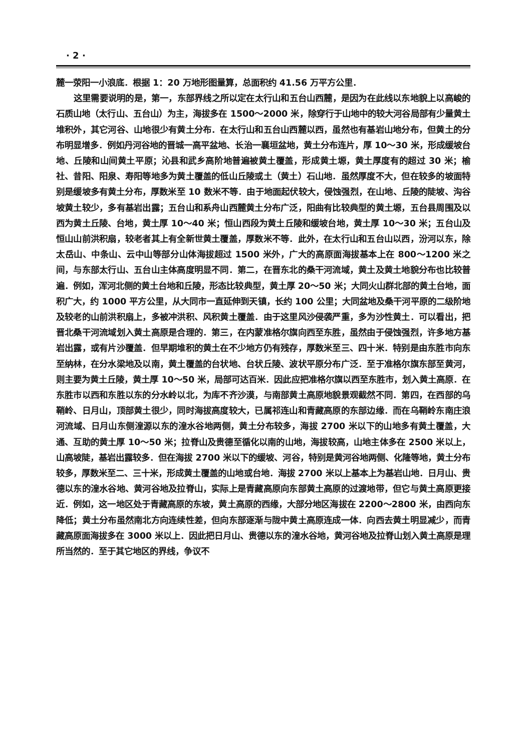· 2 ·
麓一荥阳一小浪底．根据 1：20 万地形图量算，总面积约 41.56 万平方公里．
这里需要说明的是，第一，东部界线之所以定在太行山和五台山西麓，是因为在此线以东地貌上以高峻的石质山地（太行山、五台山）为主，海拔多在 1500～2000 米，除穿行于山地中的较大河谷局部有少量黄土堆积外，其它河谷、山地很少有黄土分布．在太行山和五台山西麓以西，虽然也有基岩山地分布，但黄土的分布明显增多．例如丹河谷地的晋城一高平盆地、长治一襄垣盆地，黄土分布连片，厚 10～30 米，形成缓坡台地、丘陵和山间黄土平原；沁县和武乡高阶地普遍被黄土覆盖，形成黄土塬，黄土厚度有的超过 30 米；榆社、昔阳、阳泉、寿阳等地多为黄土覆盖的低山丘陵或土（黄土）石山地．虽然厚度不大，但在较多的坡面特别是缓坡多有黄土分布，厚数米至 10 数米不等．由于地面起伏较大，侵蚀强烈，在山地、丘陵的陡坡、沟谷坡黄土较少，多有基岩出露；五台山和系舟山西麓黄土分布广泛，阳曲有比较典型的黄土塬，五台县周围及以西为黄土丘陵、台地，黄土厚 10～40 米；恒山西段为黄土丘陵和缓坡台地，黄土厚 10～30 米；五台山及恒山山前洪积扇，较老者其上有全新世黄土覆盖，厚数米不等．此外，在太行山和五台山以西，汾河以东，除太岳山、中条山、云中山等部分山体海拔超过 1500 米外，广大的高原面海拔基本上在 800～1200 米之间，与东部太行山、五台山主体高度明显不同．第二，在晋东北的桑干河流域，黄土及黄土地貌分布也比较普遍．例如，浑河北侧的黄土台地和丘陵，形态比较典型，黄土厚 20～50 米；大同火山群北部的黄土台地，面积广大，约 1000 平方公里，从大同市一直延伸到天镇，长约 100 公里；大同盆地及桑干河平原的二级阶地及较老的山前洪积扇上，多被冲洪积、风积黄土覆盖．由于这里风沙侵袭严重，多为沙性黄土．可以看出，把晋北桑干河流域划入黄土高原是合理的．第三，在内蒙准格尔旗向西至东胜，虽然由于侵蚀强烈，许多地方基岩出露，或有片沙覆盖．但早期堆积的黄土在不少地方仍有残存，厚数米至三、四十米．特别是由东胜市向东至纳林，在分水梁地及以南，黄土覆盖的台状地、台状丘陵、波状平原分布广泛．至于准格尔旗东部至黄河，则主要为黄土丘陵，黄土厚 10～50 米，局部可达百米．因此应把准格尔旗以西至东胜市，划入黄土高原．在东胜市以西和东胜以东的分水岭以北，为库不齐沙漠，与南部黄土高原地貌景观截然不同．第四，在西部的乌鞘岭、日月山，顶部黄土很少，同时海拔高度较大，已属祁连山和青藏高原的东部边缘．而在乌鞘岭东南庄浪河流域、日月山东侧湟源以东的湟水谷地两侧，黄土分布较多，海拔 2700 米以下的山地多有黄土覆盖，大通、互助的黄土厚 10～50 米；拉脊山及贵德至循化以南的山地，海拔较高，山地主体多在 2500 米以上，山高坡陡，基岩出露较多．但在海拔 2700 米以下的缓坡、河谷，特别是黄河谷地两侧、化隆等地，黄土分布较多，厚数米至二、三十米，形成黄土覆盖的山地或台地．海拔 2700 米以上基本上为基岩山地．日月山、贵德以东的湟水谷地、黄河谷地及拉脊山，实际上是青藏高原向东部黄土高原的过渡地带，但它与黄土高原更接近．例如，这一地区处于青藏高原的东坡，黄土高原的西缘，大部分地区海拔在 2200～2800 米，由西向东降低；黄土分布虽然南北方向连续性差，但向东部逐渐与陇中黄土高原连成一体．向西去黄土明显减少，而青藏高原面海拔多在 3000 米以上．因此把日月山、贵德以东的湟水谷地，黄河谷地及拉脊山划入黄土高原是理所当然的．至于其它地区的界线，争议不